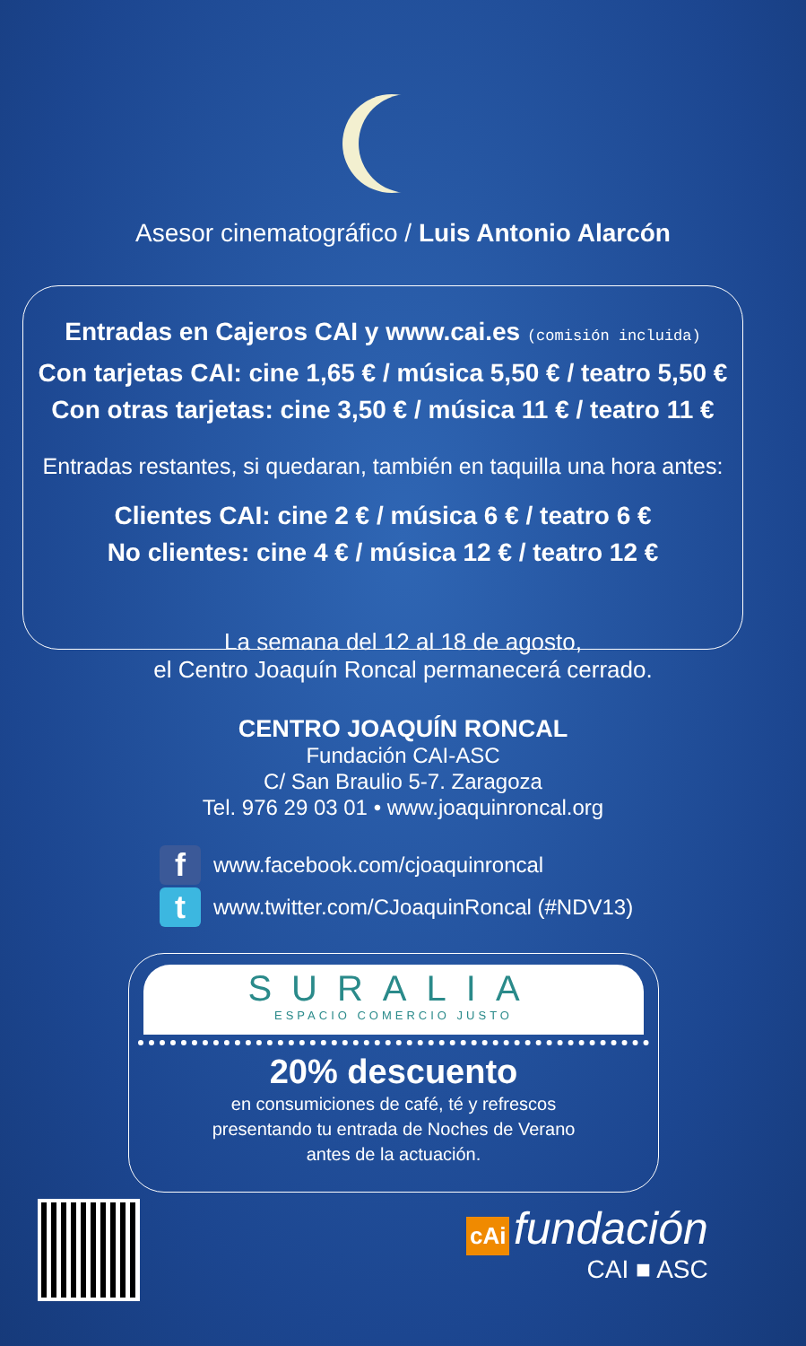Asesor cinematográfico / Luis Antonio Alarcón
Entradas en Cajeros CAI y www.cai.es (comisión incluida)
Con tarjetas CAI: cine 1,65 € / música 5,50 € / teatro 5,50 €
Con otras tarjetas: cine 3,50 € / música 11 € / teatro 11 €
Entradas restantes, si quedaran, también en taquilla una hora antes:
Clientes CAI: cine 2 € / música 6 € / teatro 6 €
No clientes: cine 4 € / música 12 € / teatro 12 €
La semana del 12 al 18 de agosto,
el Centro Joaquín Roncal permanecerá cerrado.
CENTRO JOAQUÍN RONCAL
Fundación CAI-ASC
C/ San Braulio 5-7. Zaragoza
Tel. 976 29 03 01 • www.joaquinroncal.org
fwww.facebook.com/cjoaquinroncal
twww.twitter.com/CJoaquinRoncal (#NDV13)
SURALIA
ESPACIO COMERCIO JUSTO
20% descuento
en consumiciones de café, té y refrescos
presentando tu entrada de Noches de Verano
antes de la actuación.
cAi fundación
CAI ■ ASC